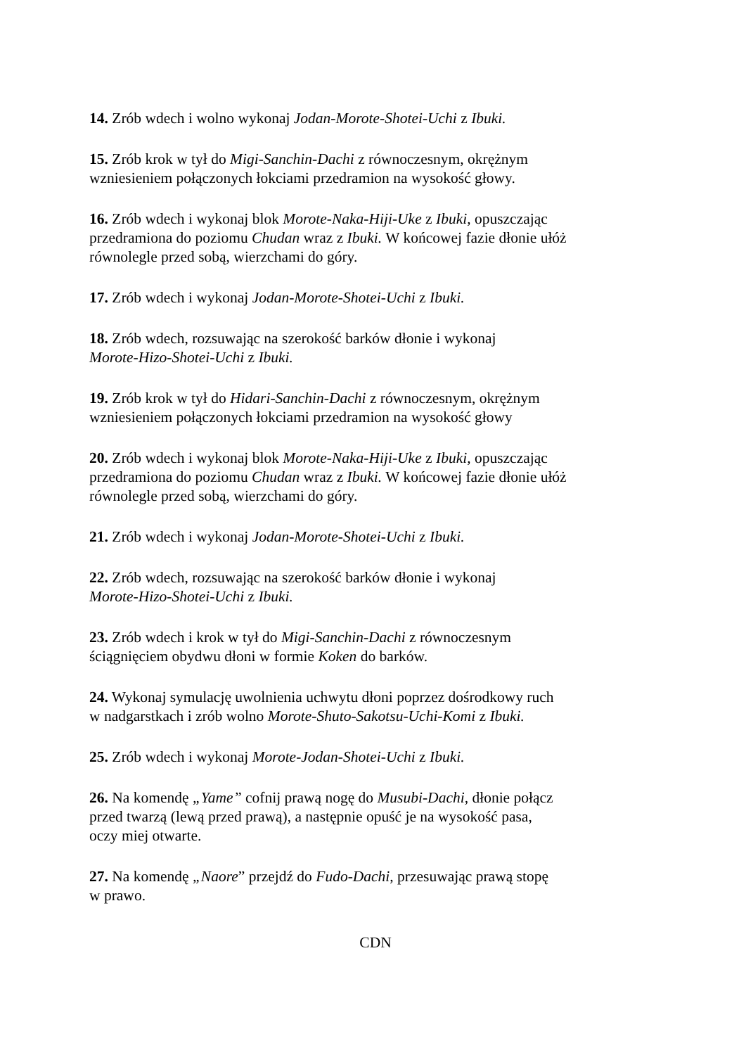14. Zrób wdech i wolno wykonaj Jodan-Morote-Shotei-Uchi z Ibuki.
15. Zrób krok w tył do Migi-Sanchin-Dachi z równoczesnym, okrężnym
wzniesieniem połączonych łokciami przedramion na wysokość głowy.
16. Zrób wdech i wykonaj blok Morote-Naka-Hiji-Uke z Ibuki, opuszczając
przedramiona do poziomu Chudan wraz z Ibuki. W końcowej fazie dłonie ułóż
równolegle przed sobą, wierzchami do góry.
17. Zrób wdech i wykonaj Jodan-Morote-Shotei-Uchi z Ibuki.
18. Zrób wdech, rozsuwając na szerokość barków dłonie i wykonaj
Morote-Hizo-Shotei-Uchi z Ibuki.
19. Zrób krok w tył do Hidari-Sanchin-Dachi z równoczesnym, okrężnym
wzniesieniem połączonych łokciami przedramion na wysokość głowy
20. Zrób wdech i wykonaj blok Morote-Naka-Hiji-Uke z Ibuki, opuszczając
przedramiona do poziomu Chudan wraz z Ibuki. W końcowej fazie dłonie ułóż
równolegle przed sobą, wierzchami do góry.
21. Zrób wdech i wykonaj Jodan-Morote-Shotei-Uchi z Ibuki.
22. Zrób wdech, rozsuwając na szerokość barków dłonie i wykonaj
Morote-Hizo-Shotei-Uchi z Ibuki.
23. Zrób wdech i krok w tył do Migi-Sanchin-Dachi z równoczesnym
ściągnięciem obydwu dłoni w formie Koken do barków.
24. Wykonaj symulację uwolnienia uchwytu dłoni poprzez dośrodkowy ruch
w nadgarstkach i zrób wolno Morote-Shuto-Sakotsu-Uchi-Komi z Ibuki.
25. Zrób wdech i wykonaj Morote-Jodan-Shotei-Uchi z Ibuki.
26. Na komendę „Yame” cofnij prawą nogę do Musubi-Dachi, dłonie połącz
przed twarzą (lewą przed prawą), a następnie opuść je na wysokość pasa,
oczy miej otwarte.
27. Na komendę „Naore” przejdź do Fudo-Dachi, przesuwając prawą stopę
w prawo.
CDN